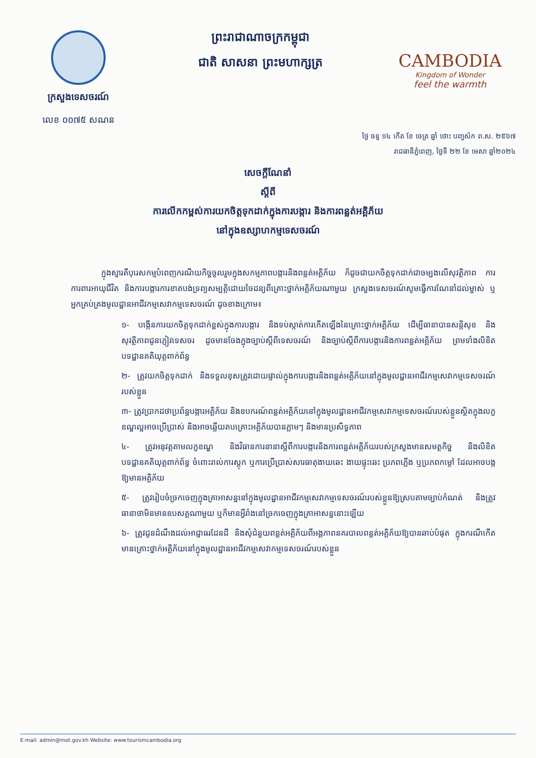ក្រសួងទេសចរណ៍
លេខ ០០៧៥ សណន
ព្រះរាជាណាចក្រកម្ពុជា
ជាតិ សាសនា ព្រះមហាក្សត្រ
CAMBODIA
Kingdom of Wonder
feel the warmth
ថ្ងៃ ចន្ទ ១៤ កើត ខែ ចេត្រ ឆ្នាំ ថោះ បញ្ចស័ក ព.ស. ២៥៦៧
រាជធានីភ្នំពេញ, ថ្ងៃទី ២២ ខែ មេសា ឆ្នាំ២០២៤
សេចក្តីណែនាំ
ស្តីពី
ការលើកកម្ពស់ការយកចិត្តទុកដាក់ក្នុងការបង្ការ និងការពន្លត់អគ្គិភ័យ
នៅក្នុងឧស្សាហកម្មទេសចរណ៍
ក្នុងស្មារតីបុរេសកម្មបំពេញករណីយកិច្ចចូលរួមក្នុងសកម្មភាពបង្ការនិងពន្លត់អគ្គិភ័យ ក៏ដូចជាយកចិត្តទុកដាក់ជាចម្បងលើសុវត្ថិភាព ការការពារអាយុជីវិត និងការបង្ការការខាតបង់ទ្រព្យសម្បត្តិដោយចៃដន្យពីគ្រោះថ្នាក់អគ្គិភ័យណាមួយ ក្រសួងទេសចរណ៍សូមធ្វើការណែនាំដល់ម្ចាស់ ឬអ្នកគ្រប់គ្រងមូលដ្ឋានអាជីវកម្មសេវាកម្មទេសចរណ៍ ដូចខាងក្រោម៖
១- បង្កើនការយកចិត្តទុកដាក់ខ្ពស់ក្នុងការបង្ការ និងទប់ស្កាត់ការកើតឡើងនៃគ្រោះថ្នាក់អគ្គិភ័យ ដើម្បីធានាបានសន្តិសុខ និងសុវត្ថិភាពជូនភ្ញៀវទេសចរ ដូចមានចែងក្នុងច្បាប់ស្តីពីទេសចរណ៍ និងច្បាប់ស្តីពីការបង្ការនិងការពន្លត់អគ្គិភ័យ ព្រមទាំងលិខិតបទដ្ឋានគតិយុត្តពាក់ព័ន្ធ
២- ត្រូវយកចិត្តទុកដាក់ និងទទួលខុសត្រូវដោយផ្ទាល់ក្នុងការបង្ការនិងពន្លត់អគ្គិភ័យនៅក្នុងមូលដ្ឋានអាជីវកម្មសេវាកម្មទេសចរណ៍របស់ខ្លួន
៣- ត្រូវប្រាកដថាប្រព័ន្ធបង្ការអគ្គិភ័យ និងឧបករណ៍ពន្លត់អគ្គិភ័យនៅក្នុងមូលដ្ឋានអាជីវកម្មសេវាកម្មទេសចរណ៍របស់ខ្លួនស្ថិតក្នុងលក្ខខណ្ឌល្អអាចប្រើប្រាស់ និងអាចឆ្លើយតបគ្រោះអគ្គិភ័យបានភ្លាមៗ និងមានប្រសិទ្ធភាព
៤- ត្រូវអនុវត្តតាមលក្ខខណ្ឌ និងវិធានការនានាស្តីពីការបង្ការនិងការពន្លត់អគ្គិភ័យរបស់ក្រសួងមានសមត្ថកិច្ច និងលិខិតបទដ្ឋានគតិយុត្តពាក់ព័ន្ធ ចំពោះរាល់ការស្តុក ឬការប្រើប្រាស់សារធាតុងាយឆេះ ងាយផ្ទុះឆេះ ប្រភពភ្លើង ឬប្រភពកម្តៅ ដែលអាចបង្កឱ្យមានអគ្គិភ័យ
៥- ត្រូវរៀបចំច្រកចេញក្នុងគ្រាអាសន្ននៅក្នុងមូលដ្ឋានអាជីវកម្មសេវាកម្មទេសចរណ៍របស់ខ្លួនឱ្យស្របតាមច្បាប់កំណត់ និងត្រូវធានាថាមិនមានឧបសគ្គណាមួយ ឬក៏មានអ្វីរាំងនៅច្រកចេញក្នុងគ្រាអាសន្ននោះឡើយ
៦- ត្រូវជូនដំណឹងដល់អាជ្ញាធរដែនដី និងសុំជំនួយពន្លត់អគ្គិភ័យពីអង្គភាពនគរបាលពន្លត់អគ្គិភ័យឱ្យបានឆាប់បំផុត ក្នុងករណីកើតមានគ្រោះថ្នាក់អគ្គិភ័យនៅក្នុងមូលដ្ឋានអាជីវកម្មសេវាកម្មទេសចរណ៍របស់ខ្លួន
E-mail: admin@mot.gov.kh Website: www.tourismcambodia.org